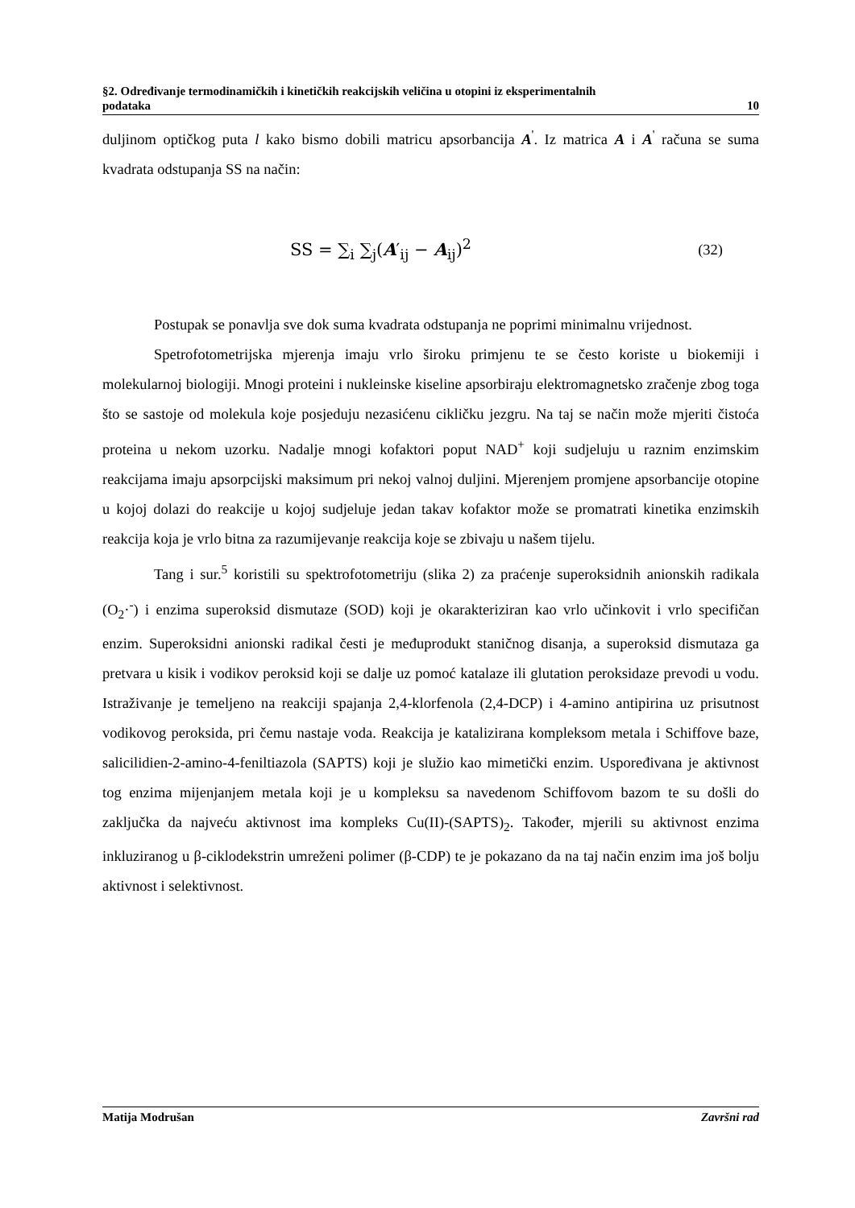§2. Određivanje termodinamičkih i kinetičkih reakcijskih veličina u otopini iz eksperimentalnih
podataka 10
duljinom optičkog puta l kako bismo dobili matricu apsorbancija A<sup>'</sup>. Iz matrica A i A<sup>'</sup> računa se suma kvadrata odstupanja SS na način:
SS = ∑<sub>i</sub> ∑<sub>j</sub>(A′<sub>ij</sub> − A<sub>ij</sub>)<sup>2</sup> (32)
Postupak se ponavlja sve dok suma kvadrata odstupanja ne poprimi minimalnu vrijednost.
Spetrofotometrijska mjerenja imaju vrlo široku primjenu te se često koriste u biokemiji i molekularnoj biologiji. Mnogi proteini i nukleinske kiseline apsorbiraju elektromagnetsko zračenje zbog toga što se sastoje od molekula koje posjeduju nezasićenu cikličku jezgru. Na taj se način može mjeriti čistoća proteina u nekom uzorku. Nadalje mnogi kofaktori poput NAD<sup>+</sup> koji sudjeluju u raznim enzimskim reakcijama imaju apsorpcijski maksimum pri nekoj valnoj duljini. Mjerenjem promjene apsorbancije otopine u kojoj dolazi do reakcije u kojoj sudjeluje jedan takav kofaktor može se promatrati kinetika enzimskih reakcija koja je vrlo bitna za razumijevanje reakcija koje se zbivaju u našem tijelu.
Tang i sur.<sup>5</sup> koristili su spektrofotometriju (slika 2) za praćenje superoksidnih anionskih radikala (O<sub>2</sub>·<sup>-</sup>) i enzima superoksid dismutaze (SOD) koji je okarakteriziran kao vrlo učinkovit i vrlo specifičan enzim. Superoksidni anionski radikal česti je međuprodukt staničnog disanja, a superoksid dismutaza ga pretvara u kisik i vodikov peroksid koji se dalje uz pomoć katalaze ili glutation peroksidaze prevodi u vodu. Istraživanje je temeljeno na reakciji spajanja 2,4-klorfenola (2,4-DCP) i 4-amino antipirina uz prisutnost vodikovog peroksida, pri čemu nastaje voda. Reakcija je katalizirana kompleksom metala i Schiffove baze, salicilidien-2-amino-4-feniltiazola (SAPTS) koji je služio kao mimetički enzim. Uspoređivana je aktivnost tog enzima mijenjanjem metala koji je u kompleksu sa navedenom Schiffovom bazom te su došli do zaključka da najveću aktivnost ima kompleks Cu(II)-(SAPTS)<sub>2</sub>. Također, mjerili su aktivnost enzima inkluziranog u β-ciklodekstrin umreženi polimer (β-CDP) te je pokazano da na taj način enzim ima još bolju aktivnost i selektivnost.
Matija Modrušan Završni rad